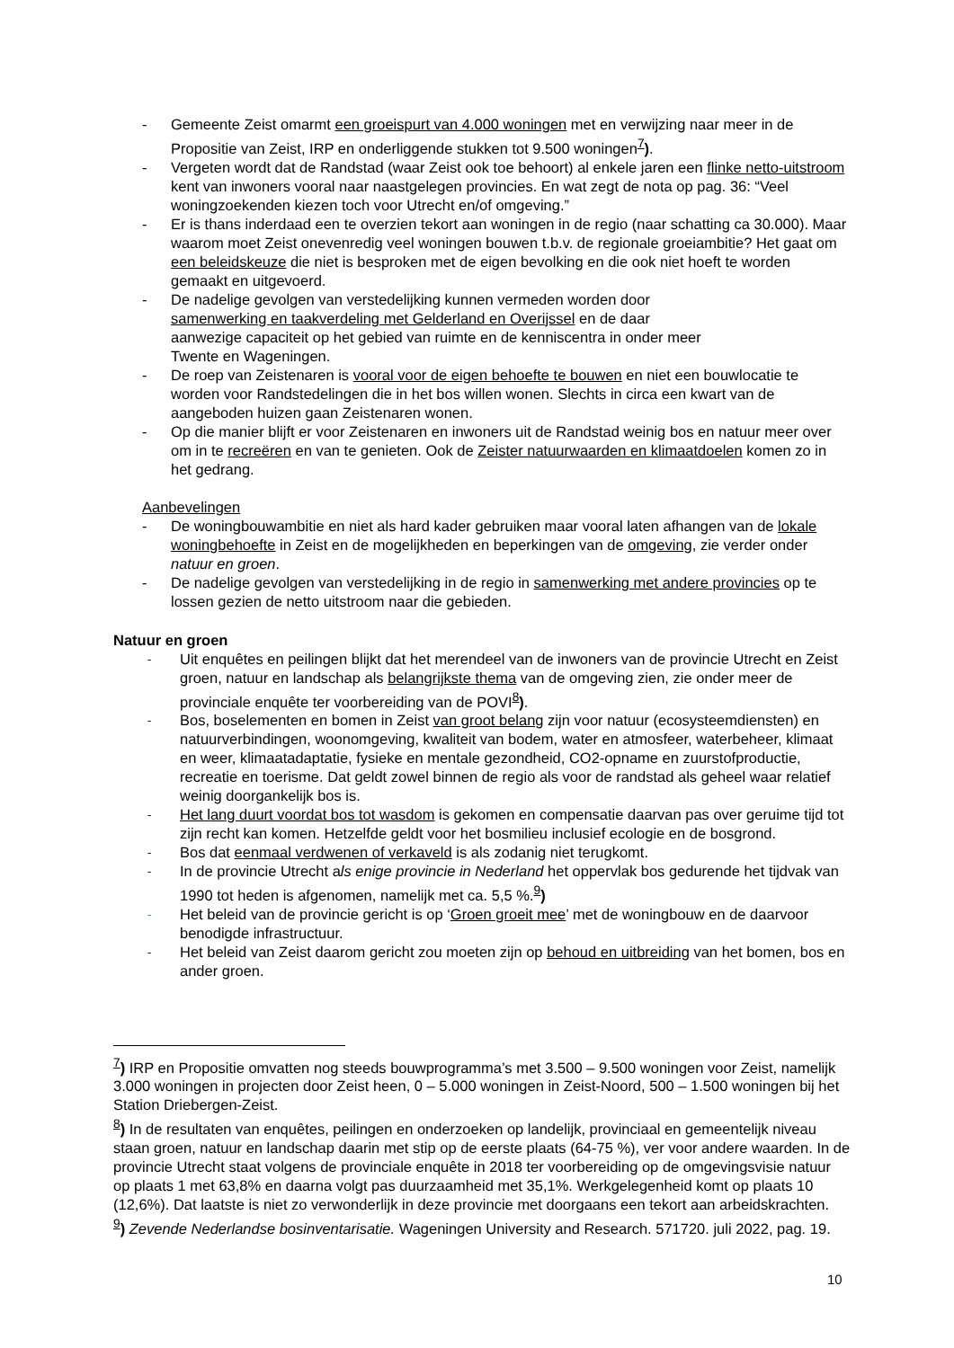- Gemeente Zeist omarmt een groeispurt van 4.000 woningen met en verwijzing naar meer in de Propositie van Zeist, IRP en onderliggende stukken tot 9.500 woningen<sup>7</sup>).
- Vergeten wordt dat de Randstad (waar Zeist ook toe behoort) al enkele jaren een flinke netto-uitstroom kent van inwoners vooral naar naastgelegen provincies. En wat zegt de nota op pag. 36: “Veel woningzoekenden kiezen toch voor Utrecht en/of omgeving.”
- Er is thans inderdaad een te overzien tekort aan woningen in de regio (naar schatting ca 30.000). Maar waarom moet Zeist onevenredig veel woningen bouwen t.b.v. de regionale groeiambitie? Het gaat om een beleidskeuze die niet is besproken met de eigen bevolking en die ook niet hoeft te worden gemaakt en uitgevoerd.
- De nadelige gevolgen van verstedelijking kunnen vermeden worden door samenwerking en taakverdeling met Gelderland en Overijssel en de daar aanwezige capaciteit op het gebied van ruimte en de kenniscentra in onder meer Twente en Wageningen.
- De roep van Zeistenaren is vooral voor de eigen behoefte te bouwen en niet een bouwlocatie te worden voor Randstedelingen die in het bos willen wonen. Slechts in circa een kwart van de aangeboden huizen gaan Zeistenaren wonen.
- Op die manier blijft er voor Zeistenaren en inwoners uit de Randstad weinig bos en natuur meer over om in te recreëren en van te genieten. Ook de Zeister natuurwaarden en klimaatdoelen komen zo in het gedrang.
Aanbevelingen
- De woningbouwambitie en niet als hard kader gebruiken maar vooral laten afhangen van de lokale woningbehoefte in Zeist en de mogelijkheden en beperkingen van de omgeving, zie verder onder natuur en groen.
- De nadelige gevolgen van verstedelijking in de regio in samenwerking met andere provincies op te lossen gezien de netto uitstroom naar die gebieden.
Natuur en groen
- Uit enquêtes en peilingen blijkt dat het merendeel van de inwoners van de provincie Utrecht en Zeist groen, natuur en landschap als belangrijkste thema van de omgeving zien, zie onder meer de provinciale enquête ter voorbereiding van de POVI<sup>8</sup>).
- Bos, boselementen en bomen in Zeist van groot belang zijn voor natuur (ecosysteemdiensten) en natuurverbindingen, woonomgeving, kwaliteit van bodem, water en atmosfeer, waterbeheer, klimaat en weer, klimaatadaptatie, fysieke en mentale gezondheid, CO2-opname en zuurstofproductie, recreatie en toerisme. Dat geldt zowel binnen de regio als voor de randstad als geheel waar relatief weinig doorgankelijk bos is.
- Het lang duurt voordat bos tot wasdom is gekomen en compensatie daarvan pas over geruime tijd tot zijn recht kan komen. Hetzelfde geldt voor het bosmilieu inclusief ecologie en de bosgrond.
- Bos dat eenmaal verdwenen of verkaveld is als zodanig niet terugkomt.
- In de provincie Utrecht als enige provincie in Nederland het oppervlak bos gedurende het tijdvak van 1990 tot heden is afgenomen, namelijk met ca. 5,5 %.<sup>9</sup>)
- Het beleid van de provincie gericht is op ‘Groen groeit mee’ met de woningbouw en de daarvoor benodigde infrastructuur.
- Het beleid van Zeist daarom gericht zou moeten zijn op behoud en uitbreiding van het bomen, bos en ander groen.
<sup>7</sup>) IRP en Propositie omvatten nog steeds bouwprogramma’s met 3.500 – 9.500 woningen voor Zeist, namelijk 3.000 woningen in projecten door Zeist heen, 0 – 5.000 woningen in Zeist-Noord, 500 – 1.500 woningen bij het Station Driebergen-Zeist.
<sup>8</sup>) In de resultaten van enquêtes, peilingen en onderzoeken op landelijk, provinciaal en gemeentelijk niveau staan groen, natuur en landschap daarin met stip op de eerste plaats (64-75 %), ver voor andere waarden. In de provincie Utrecht staat volgens de provinciale enquête in 2018 ter voorbereiding op de omgevingsvisie natuur op plaats 1 met 63,8% en daarna volgt pas duurzaamheid met 35,1%. Werkgelegenheid komt op plaats 10 (12,6%). Dat laatste is niet zo verwonderlijk in deze provincie met doorgaans een tekort aan arbeidskrachten.
<sup>9</sup>) Zevende Nederlandse bosinventarisatie. Wageningen University and Research. 571720. juli 2022, pag. 19.
10